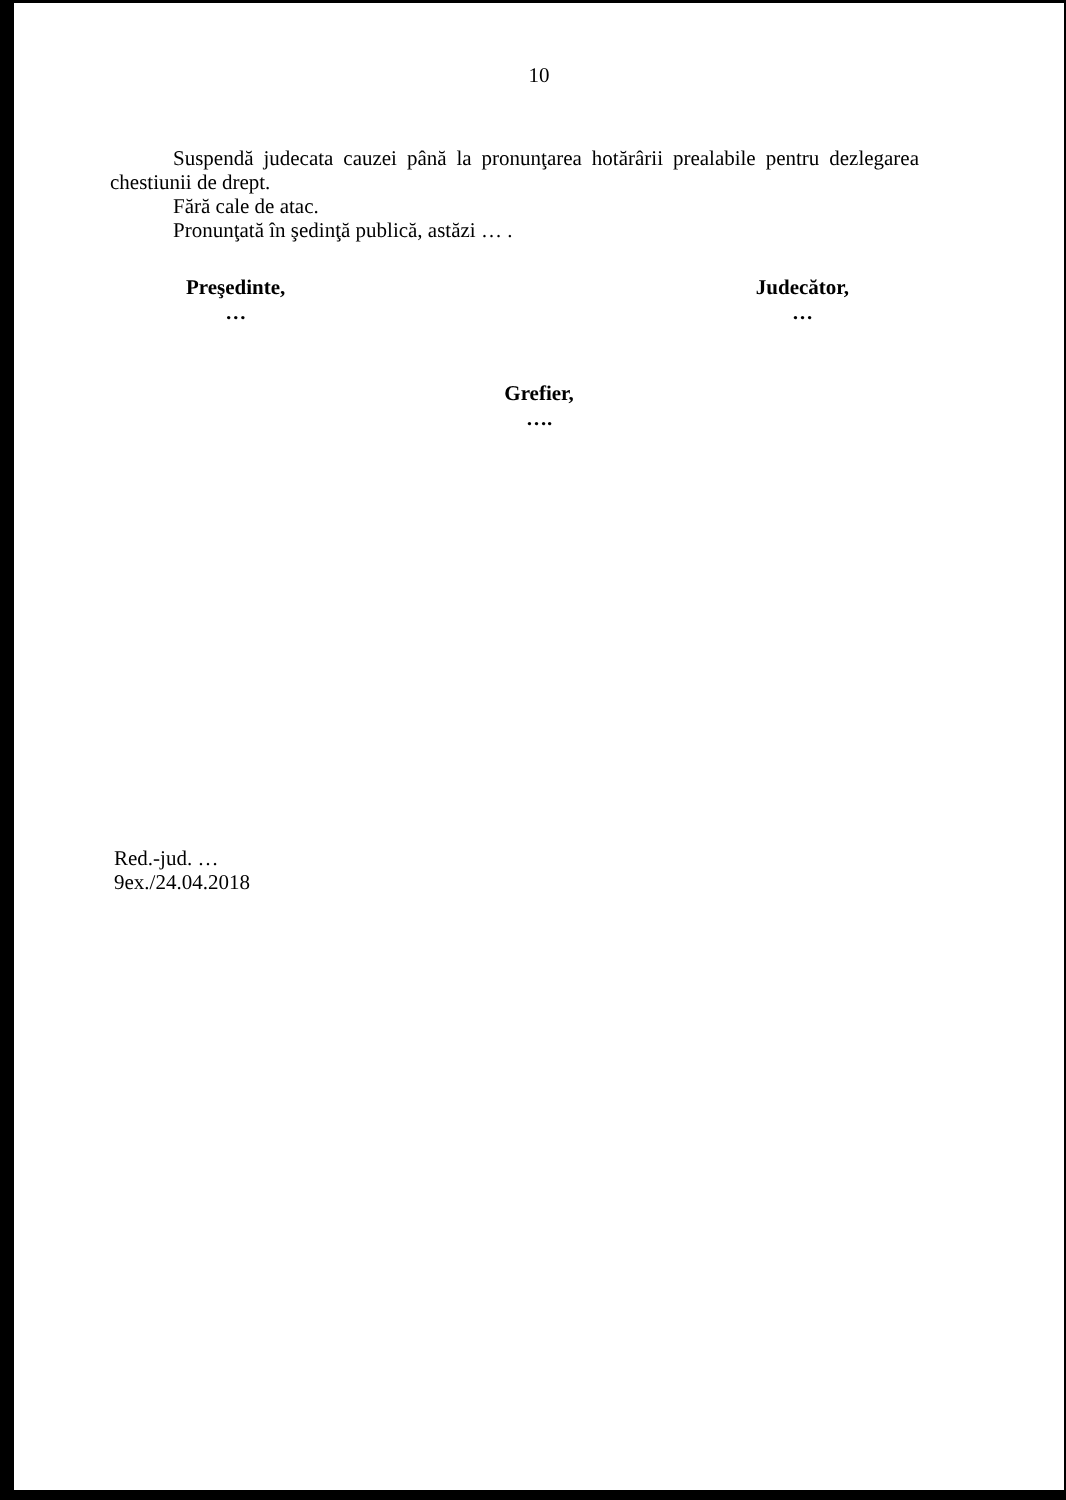10
Suspendă judecata cauzei până la pronunţarea hotărârii prealabile pentru dezlegarea chestiunii de drept.
Fără cale de atac.
Pronunţată în şedinţă publică, astăzi … .
Preşedinte,
…
Judecător,
…
Grefier,
….
Red.-jud. …
9ex./24.04.2018